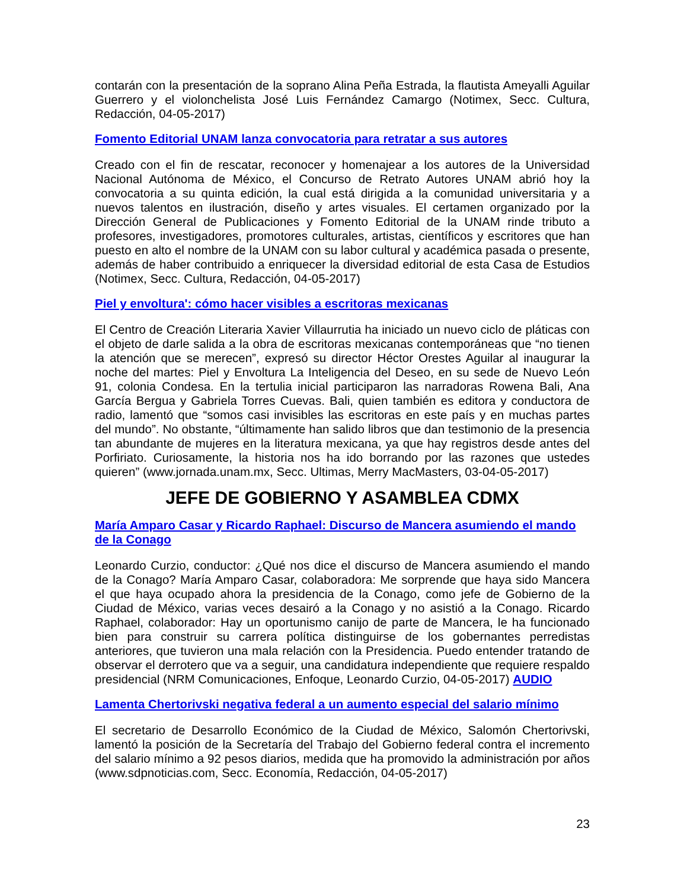contarán con la presentación de la soprano Alina Peña Estrada, la flautista Ameyalli Aguilar Guerrero y el violonchelista José Luis Fernández Camargo (Notimex, Secc. Cultura, Redacción, 04-05-2017)
Fomento Editorial UNAM lanza convocatoria para retratar a sus autores
Creado con el fin de rescatar, reconocer y homenajear a los autores de la Universidad Nacional Autónoma de México, el Concurso de Retrato Autores UNAM abrió hoy la convocatoria a su quinta edición, la cual está dirigida a la comunidad universitaria y a nuevos talentos en ilustración, diseño y artes visuales. El certamen organizado por la Dirección General de Publicaciones y Fomento Editorial de la UNAM rinde tributo a profesores, investigadores, promotores culturales, artistas, científicos y escritores que han puesto en alto el nombre de la UNAM con su labor cultural y académica pasada o presente, además de haber contribuido a enriquecer la diversidad editorial de esta Casa de Estudios (Notimex, Secc. Cultura, Redacción, 04-05-2017)
Piel y envoltura': cómo hacer visibles a escritoras mexicanas
El Centro de Creación Literaria Xavier Villaurrutia ha iniciado un nuevo ciclo de pláticas con el objeto de darle salida a la obra de escritoras mexicanas contemporáneas que “no tienen la atención que se merecen”, expresó su director Héctor Orestes Aguilar al inaugurar la noche del martes: Piel y Envoltura La Inteligencia del Deseo, en su sede de Nuevo León 91, colonia Condesa. En la tertulia inicial participaron las narradoras Rowena Bali, Ana García Bergua y Gabriela Torres Cuevas. Bali, quien también es editora y conductora de radio, lamentó que “somos casi invisibles las escritoras en este país y en muchas partes del mundo”. No obstante, “últimamente han salido libros que dan testimonio de la presencia tan abundante de mujeres en la literatura mexicana, ya que hay registros desde antes del Porfiriato. Curiosamente, la historia nos ha ido borrando por las razones que ustedes quieren” (www.jornada.unam.mx, Secc. Ultimas, Merry MacMasters, 03-04-05-2017)
JEFE DE GOBIERNO Y ASAMBLEA CDMX
María Amparo Casar y Ricardo Raphael: Discurso de Mancera asumiendo el mando de la Conago
Leonardo Curzio, conductor: ¿Qué nos dice el discurso de Mancera asumiendo el mando de la Conago? María Amparo Casar, colaboradora: Me sorprende que haya sido Mancera el que haya ocupado ahora la presidencia de la Conago, como jefe de Gobierno de la Ciudad de México, varias veces desairó a la Conago y no asistió a la Conago. Ricardo Raphael, colaborador: Hay un oportunismo canijo de parte de Mancera, le ha funcionado bien para construir su carrera política distinguirse de los gobernantes perredistas anteriores, que tuvieron una mala relación con la Presidencia. Puedo entender tratando de observar el derrotero que va a seguir, una candidatura independiente que requiere respaldo presidencial (NRM Comunicaciones, Enfoque, Leonardo Curzio, 04-05-2017) AUDIO
Lamenta Chertorivski negativa federal a un aumento especial del salario mínimo
El secretario de Desarrollo Económico de la Ciudad de México, Salomón Chertorivski, lamentó la posición de la Secretaría del Trabajo del Gobierno federal contra el incremento del salario mínimo a 92 pesos diarios, medida que ha promovido la administración por años (www.sdpnoticias.com, Secc. Economía, Redacción, 04-05-2017)
23